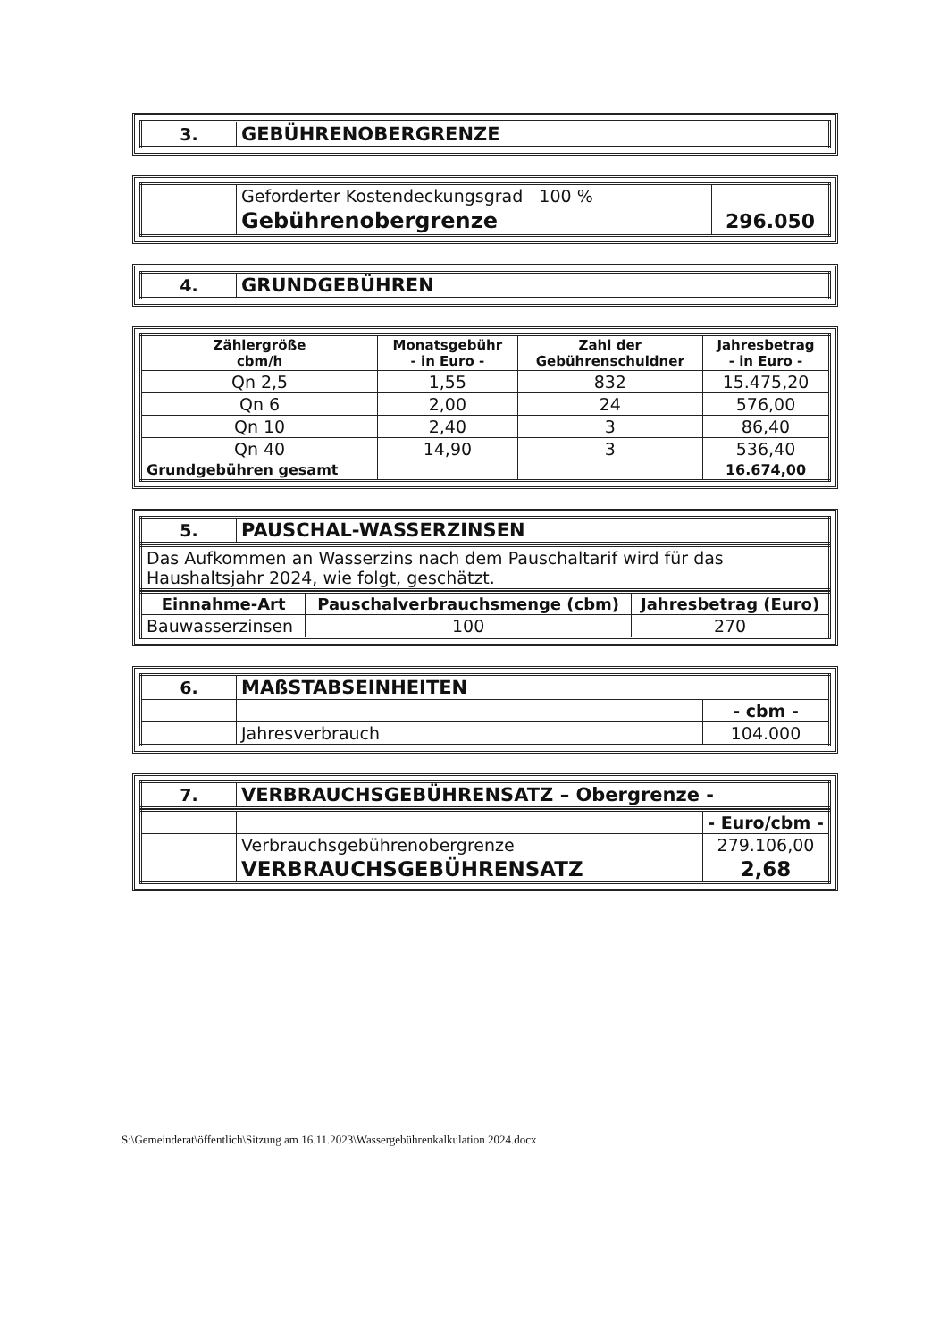| 3. | GEBÜHRENOBERGRENZE |
| | Geforderter Kostendeckungsgrad 100 % | |
| | Gebührenobergrenze | 296.050 |
| 4. | GRUNDGEBÜHREN |
| Zählergröße cbm/h | Monatsgebühr - in Euro - | Zahl der Gebührenschuldner | Jahresbetrag - in Euro - |
| --- | --- | --- | --- |
| Qn 2,5 | 1,55 | 832 | 15.475,20 |
| Qn 6 | 2,00 | 24 | 576,00 |
| Qn 10 | 2,40 | 3 | 86,40 |
| Qn 40 | 14,90 | 3 | 536,40 |
| Grundgebühren gesamt | | | 16.674,00 |
| 5. | PAUSCHAL-WASSERZINSEN |
| Das Aufkommen an Wasserzins nach dem Pauschaltarif wird für das Haushaltsjahr 2024, wie folgt, geschätzt. |
| Einnahme-Art | Pauschalverbrauchsmenge (cbm) | Jahresbetrag (Euro) |
| --- | --- | --- |
| Bauwasserzinsen | 100 | 270 |
| 6. | MAßSTABSEINHEITEN | |
| | | - cbm - |
| | Jahresverbrauch | 104.000 |
| 7. | VERBRAUCHSGEBÜHRENSATZ – Obergrenze - |
| | | - Euro/cbm - |
| | Verbrauchsgebührenobergrenze | 279.106,00 |
| | VERBRAUCHSGEBÜHRENSATZ | 2,68 |
S:\Gemeinderat\öffentlich\Sitzung am 16.11.2023\Wassergebührenkalkulation 2024.docx